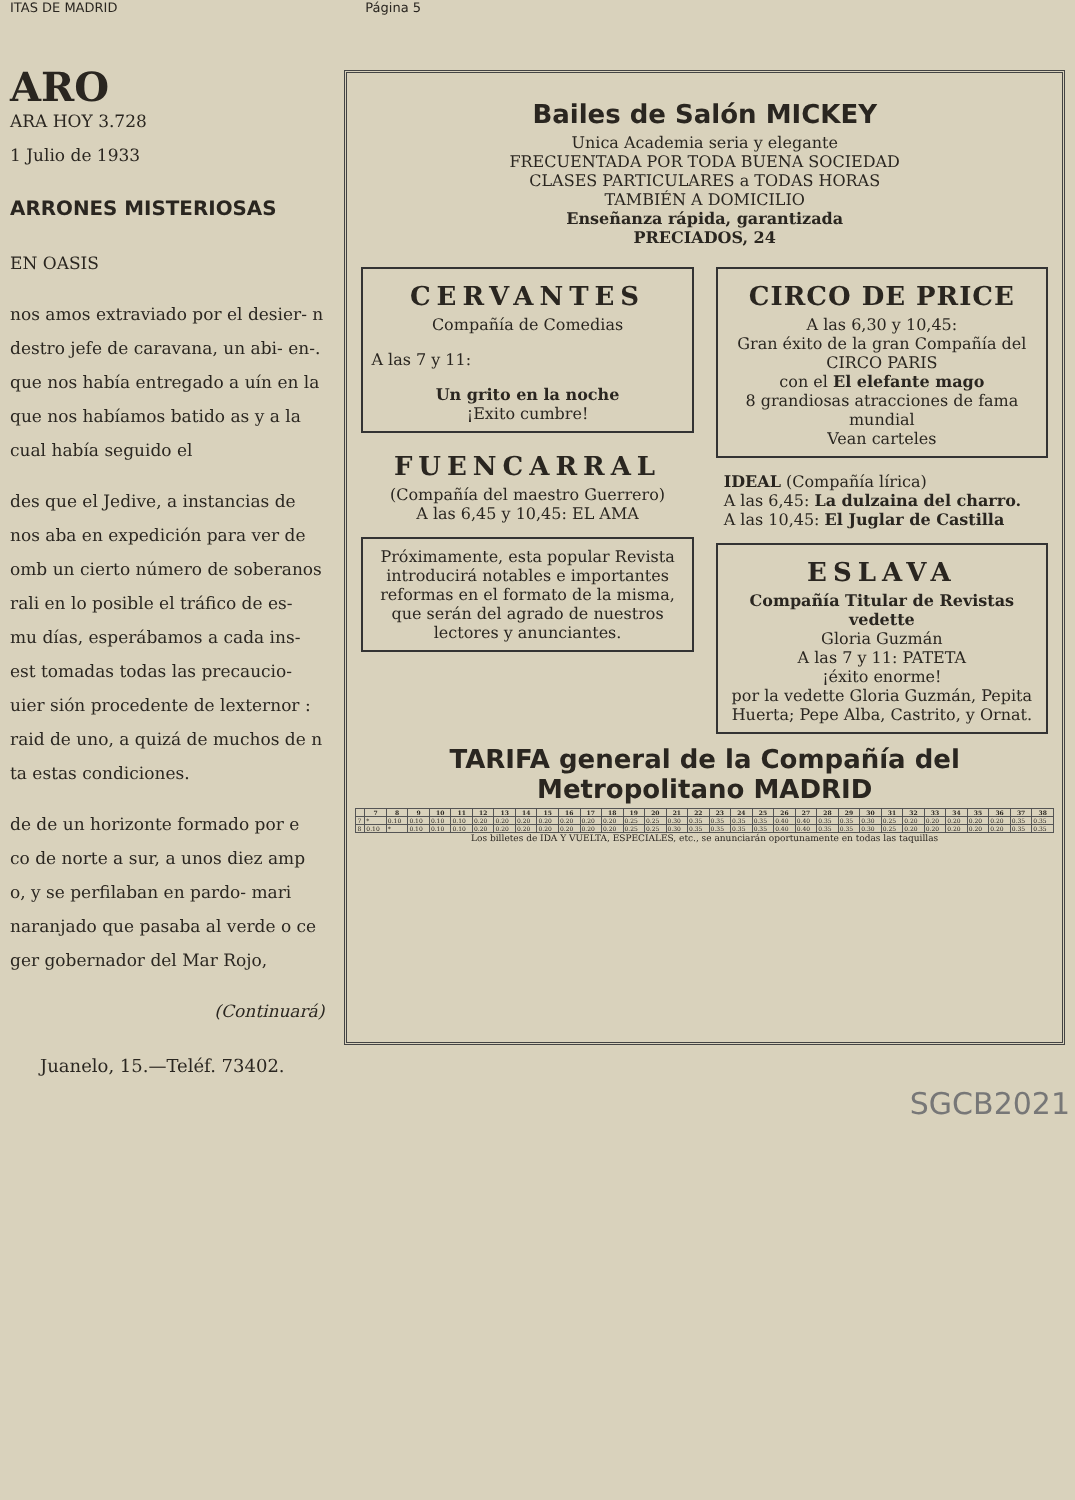ITAS DE MADRID Página 5
ARO
ARA HOY 3.728
1 Julio de 1933
ARRONES MISTERIOSAS
EN OASIS
nos amos extraviado por el desier- n destro jefe de caravana, un abi- en-. que nos había entregado a uín en la que nos habíamos batido as y a la cual había seguido el
des que el Jedive, a instancias de nos aba en expedición para ver de omb un cierto número de soberanos rali en lo posible el tráfico de es- mu días, esperábamos a cada ins- est tomadas todas las precaucio- uier sión procedente de lexternor : raid de uno, a quizá de muchos de n ta estas condiciones.
de de un horizonte formado por e co de norte a sur, a unos diez amp o, y se perfilaban en pardo- mari naranjado que pasaba al verde o ce ger gobernador del Mar Rojo,
(Continuará)
Bailes de Salón MICKEY
Unica Academia seria y elegante
FRECUENTADA POR TODA BUENA SOCIEDAD
CLASES PARTICULARES a TODAS HORAS
TAMBIÉN A DOMICILIO
Enseñanza rápida, garantizada
PRECIADOS, 24
CERVANTES
Compañía de Comedias
A las 7 y 11:
Un grito en la noche
¡Exito cumbre!
FUENCARRAL
(Compañía del maestro Guerrero)
A las 6,45 y 10,45: EL AMA
Próximamente, esta popular Revista introducirá notables e importantes reformas en el formato de la misma, que serán del agrado de nuestros lectores y anunciantes.
CIRCO DE PRICE
A las 6,30 y 10,45:
Gran éxito de la gran Compañía del CIRCO PARIS
con el El elefante mago
8 grandiosas atracciones de fama mundial
Vean carteles
IDEAL (Compañía lírica)
A las 6,45: La dulzaina del charro.
A las 10,45: El Juglar de Castilla
ESLAVA
Compañía Titular de Revistas vedette
Gloria Guzmán
A las 7 y 11: PATETA
¡éxito enorme!
por la vedette Gloria Guzmán, Pepita Huerta; Pepe Alba, Castrito, y Ornat.
TARIFA general de la Compañía del Metropolitano MADRID
| | 7 | 8 | 9 | 10 | 11 | 12 | 13 | 14 | 15 | 16 | 17 | 18 | 19 | 20 | 21 | 22 | 23 | 24 | 25 | 26 | 27 | 28 | 29 | 30 | 31 | 32 | 33 | 34 | 35 | 36 | 37 | 38 |
| --- | --- | --- | --- | --- | --- | --- | --- | --- | --- | --- | --- | --- | --- | --- | --- | --- | --- | --- | --- | --- | --- | --- | --- | --- | --- | --- | --- | --- | --- | --- | --- | --- |
| 7 | * | 0.10 | 0.10 | 0.10 | 0.10 | 0.20 | 0.20 | 0.20 | 0.20 | 0.20 | 0.20 | 0.20 | 0.25 | 0.25 | 0.30 | 0.35 | 0.35 | 0.35 | 0.35 | 0.40 | 0.40 | 0.35 | 0.35 | 0.30 | 0.25 | 0.20 | 0.20 | 0.20 | 0.20 | 0.20 | 0.35 | 0.35 |
| 8 | 0.10 | * | 0.10 | 0.10 | 0.10 | 0.20 | 0.20 | 0.20 | 0.20 | 0.20 | 0.20 | 0.20 | 0.25 | 0.25 | 0.30 | 0.35 | 0.35 | 0.35 | 0.35 | 0.40 | 0.40 | 0.35 | 0.35 | 0.30 | 0.25 | 0.20 | 0.20 | 0.20 | 0.20 | 0.20 | 0.35 | 0.35 |
Los billetes de IDA Y VUELTA, ESPECIALES, etc., se anunciarán oportunamente en todas las taquillas
Juanelo, 15.—Teléf. 73402.
SGCB2021